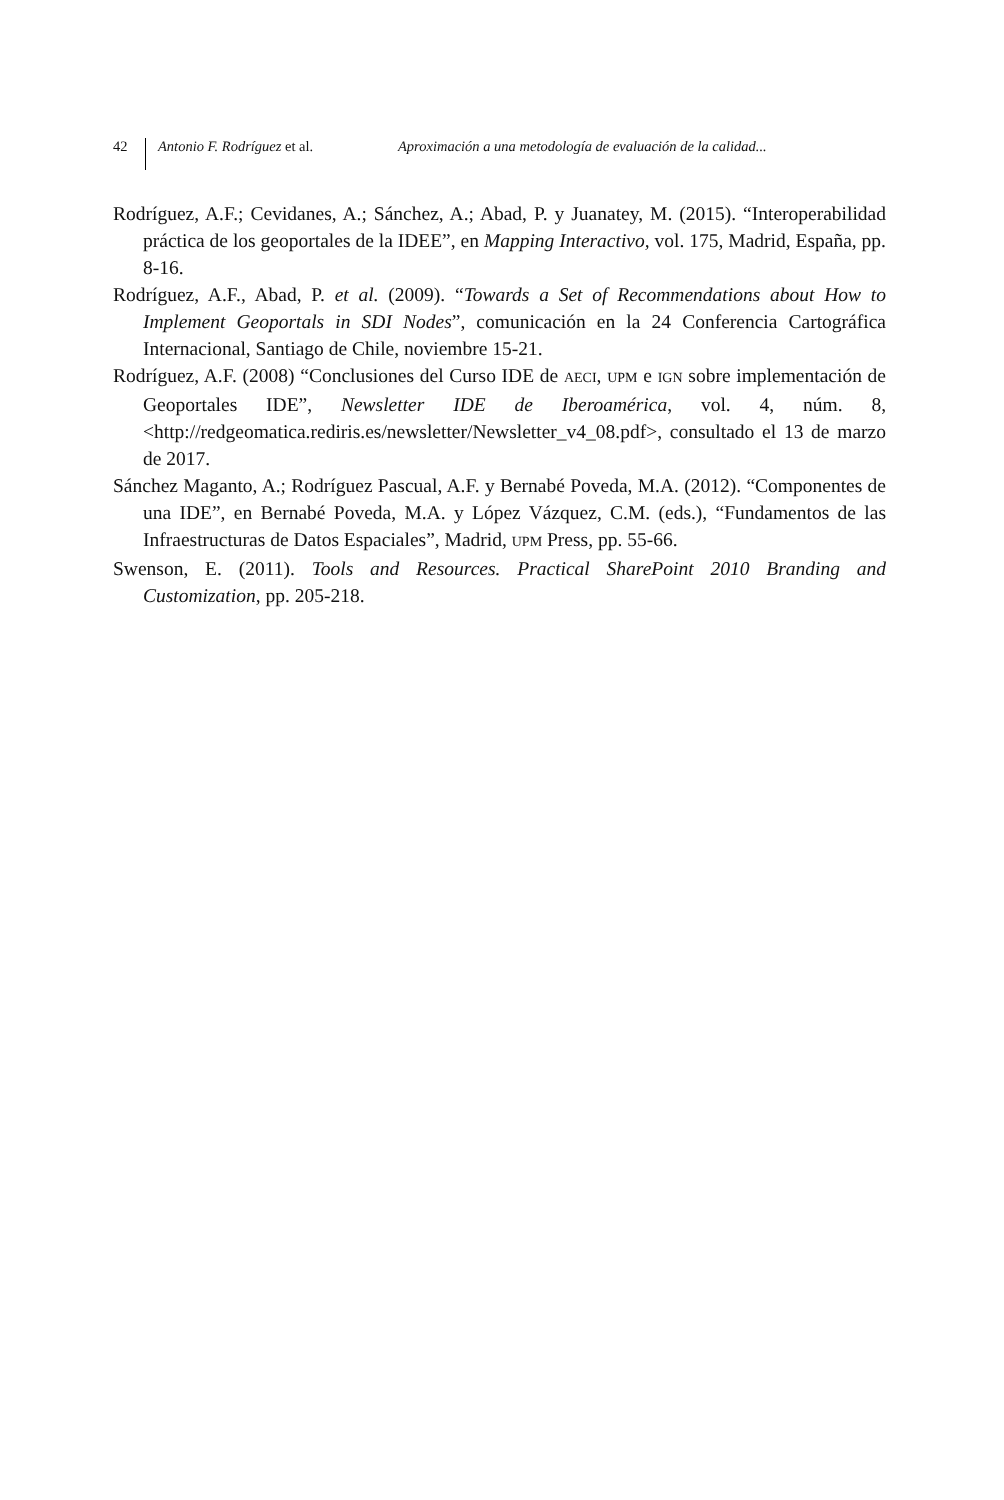42 Antonio F. Rodríguez et al. Aproximación a una metodología de evaluación de la calidad...
Rodríguez, A.F.; Cevidanes, A.; Sánchez, A.; Abad, P. y Juanatey, M. (2015). “Interoperabilidad práctica de los geoportales de la IDEE”, en Mapping Interactivo, vol. 175, Madrid, España, pp. 8-16.
Rodríguez, A.F., Abad, P. et al. (2009). “Towards a Set of Recommendations about How to Implement Geoportals in SDI Nodes”, comunicación en la 24 Conferencia Cartográfica Internacional, Santiago de Chile, noviembre 15-21.
Rodríguez, A.F. (2008) “Conclusiones del Curso IDE de AECI, UPM e IGN sobre implementación de Geoportales IDE”, Newsletter IDE de Iberoamérica, vol. 4, núm. 8, <http://redgeomatica.rediris.es/newsletter/Newsletter_v4_08.pdf>, consultado el 13 de marzo de 2017.
Sánchez Maganto, A.; Rodríguez Pascual, A.F. y Bernabé Poveda, M.A. (2012). “Componentes de una IDE”, en Bernabé Poveda, M.A. y López Vázquez, C.M. (eds.), “Fundamentos de las Infraestructuras de Datos Espaciales”, Madrid, UPM Press, pp. 55-66.
Swenson, E. (2011). Tools and Resources. Practical SharePoint 2010 Branding and Customization, pp. 205-218.